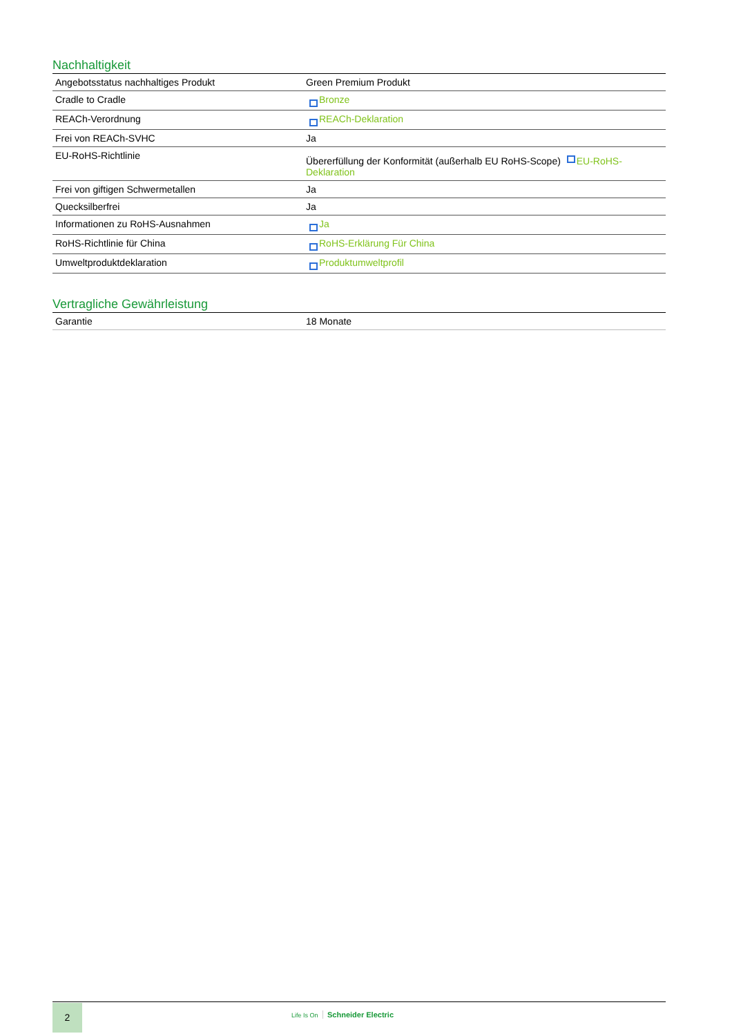Nachhaltigkeit
| Angebotsstatus nachhaltiges Produkt | Green Premium Produkt |
| Cradle to Cradle | Bronze |
| REACh-Verordnung | REACh-Deklaration |
| Frei von REACh-SVHC | Ja |
| EU-RoHS-Richtlinie | Übererfüllung der Konformität (außerhalb EU RoHS-Scope) EU-RoHS-Deklaration |
| Frei von giftigen Schwermetallen | Ja |
| Quecksilberfrei | Ja |
| Informationen zu RoHS-Ausnahmen | Ja |
| RoHS-Richtlinie für China | RoHS-Erklärung Für China |
| Umweltproduktdeklaration | Produktumweltprofil |
Vertragliche Gewährleistung
| Garantie | 18 Monate |
2 Life Is On Schneider Electric